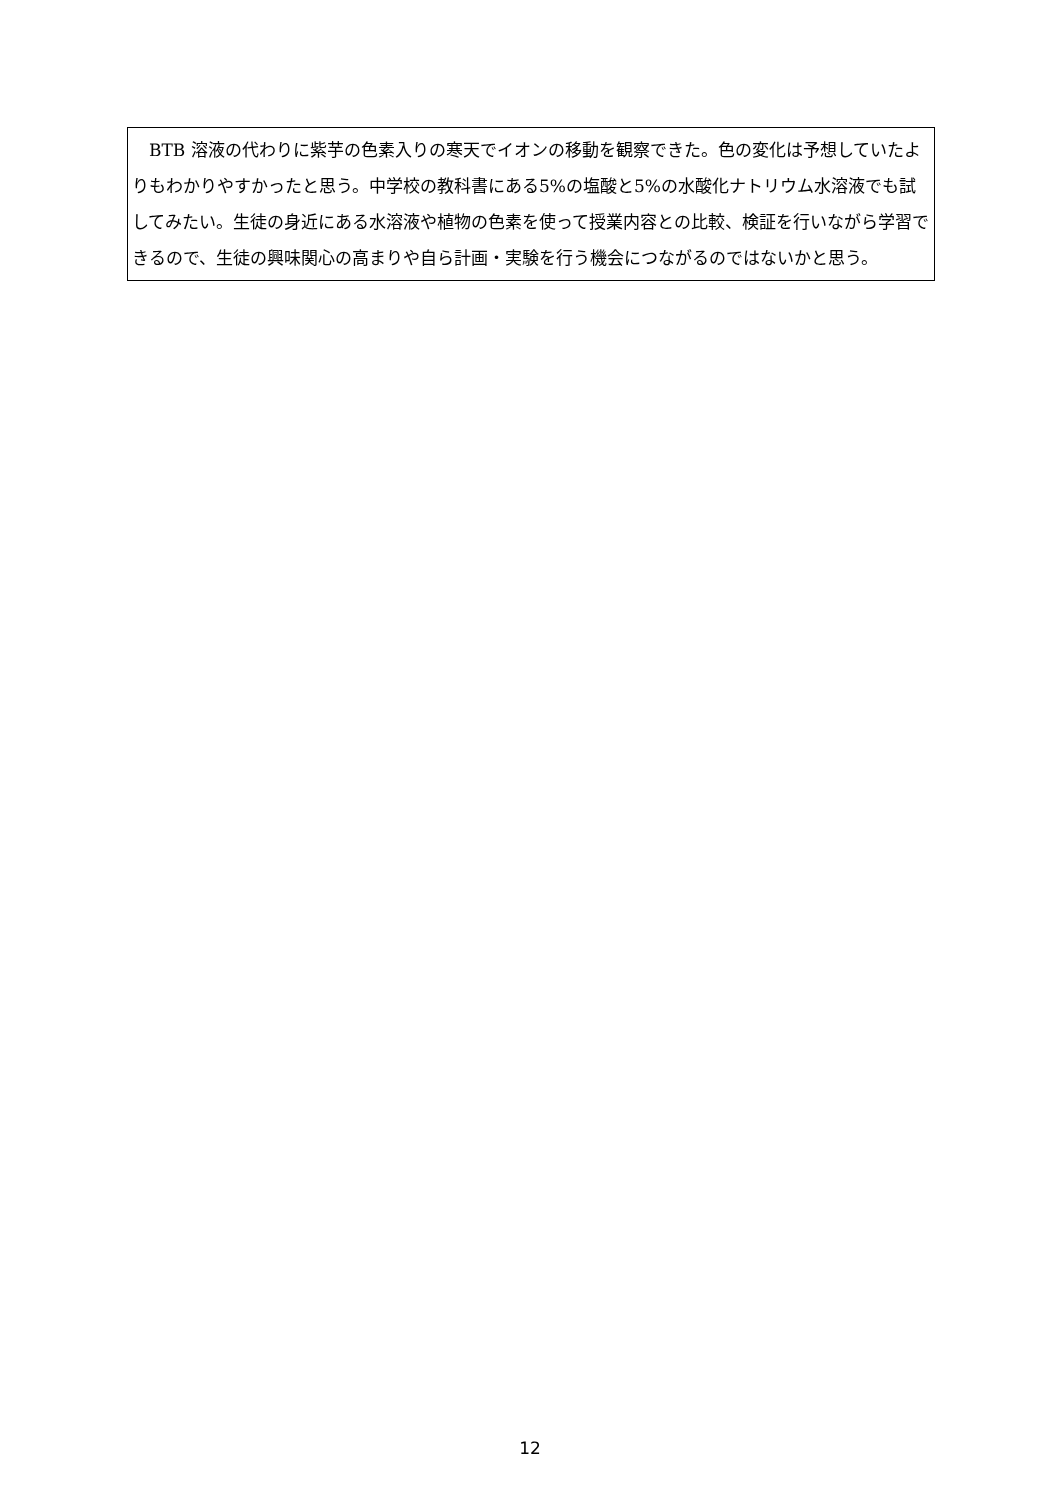BTB 溶液の代わりに紫芋の色素入りの寒天でイオンの移動を観察できた。色の変化は予想していたよりもわかりやすかったと思う。中学校の教科書にある5%の塩酸と5%の水酸化ナトリウム水溶液でも試してみたい。生徒の身近にある水溶液や植物の色素を使って授業内容との比較、検証を行いながら学習できるので、生徒の興味関心の高まりや自ら計画・実験を行う機会につながるのではないかと思う。
12